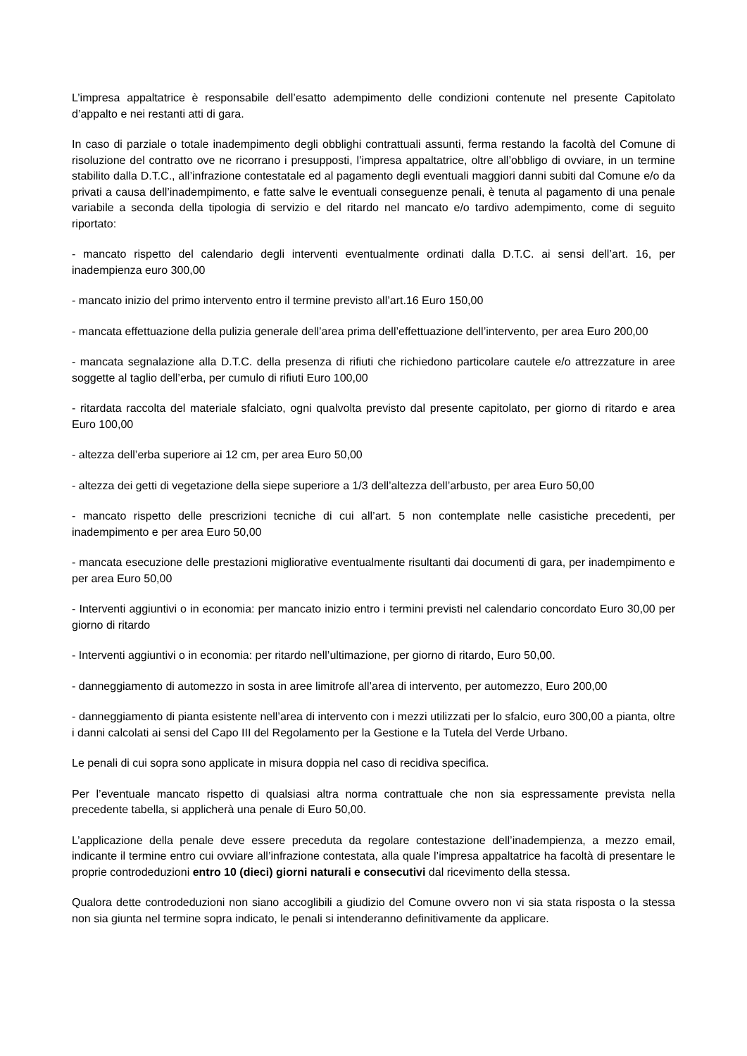L’impresa appaltatrice è responsabile dell’esatto adempimento delle condizioni contenute nel presente Capitolato d’appalto e nei restanti atti di gara.
In caso di parziale o totale inadempimento degli obblighi contrattuali assunti, ferma restando la facoltà del Comune di risoluzione del contratto ove ne ricorrano i presupposti, l’impresa appaltatrice, oltre all’obbligo di ovviare, in un termine stabilito dalla D.T.C., all’infrazione contestatale ed al pagamento degli eventuali maggiori danni subiti dal Comune e/o da privati a causa dell’inadempimento, e fatte salve le eventuali conseguenze penali, è tenuta al pagamento di una penale variabile a seconda della tipologia di servizio e del ritardo nel mancato e/o tardivo adempimento, come di seguito riportato:
- mancato rispetto del calendario degli interventi eventualmente ordinati dalla D.T.C. ai sensi dell’art. 16, per inadempienza euro 300,00
- mancato inizio del primo intervento entro il termine previsto all’art.16 Euro 150,00
- mancata effettuazione della pulizia generale dell’area prima dell’effettuazione dell’intervento, per area Euro 200,00
- mancata segnalazione alla D.T.C. della presenza di rifiuti che richiedono particolare cautele e/o attrezzature in aree soggette al taglio dell’erba, per cumulo di rifiuti Euro 100,00
- ritardata raccolta del materiale sfalciato, ogni qualvolta previsto dal presente capitolato, per giorno di ritardo e area Euro 100,00
- altezza dell’erba superiore ai 12 cm, per area Euro 50,00
- altezza dei getti di vegetazione della siepe superiore a 1/3 dell’altezza dell’arbusto, per area Euro 50,00
- mancato rispetto delle prescrizioni tecniche di cui all’art. 5 non contemplate nelle casistiche precedenti, per inadempimento e per area Euro 50,00
- mancata esecuzione delle prestazioni migliorative eventualmente risultanti dai documenti di gara, per inadempimento e per area Euro 50,00
- Interventi aggiuntivi o in economia: per mancato inizio entro i termini previsti nel calendario concordato Euro 30,00 per giorno di ritardo
- Interventi aggiuntivi o in economia: per ritardo nell’ultimazione, per giorno di ritardo, Euro 50,00.
- danneggiamento di automezzo in sosta in aree limitrofe all’area di intervento, per automezzo, Euro 200,00
- danneggiamento di pianta esistente nell’area di intervento con i mezzi utilizzati per lo sfalcio, euro 300,00 a pianta, oltre i danni calcolati ai sensi del Capo III del Regolamento per la Gestione e la Tutela del Verde Urbano.
Le penali di cui sopra sono applicate in misura doppia nel caso di recidiva specifica.
Per l’eventuale mancato rispetto di qualsiasi altra norma contrattuale che non sia espressamente prevista nella precedente tabella, si applicherà una penale di Euro 50,00.
L’applicazione della penale deve essere preceduta da regolare contestazione dell’inadempienza, a mezzo email, indicante il termine entro cui ovviare all’infrazione contestata, alla quale l’impresa appaltatrice ha facoltà di presentare le proprie controdeduzioni entro 10 (dieci) giorni naturali e consecutivi dal ricevimento della stessa.
Qualora dette controdeduzioni non siano accoglibili a giudizio del Comune ovvero non vi sia stata risposta o la stessa non sia giunta nel termine sopra indicato, le penali si intenderanno definitivamente da applicare.